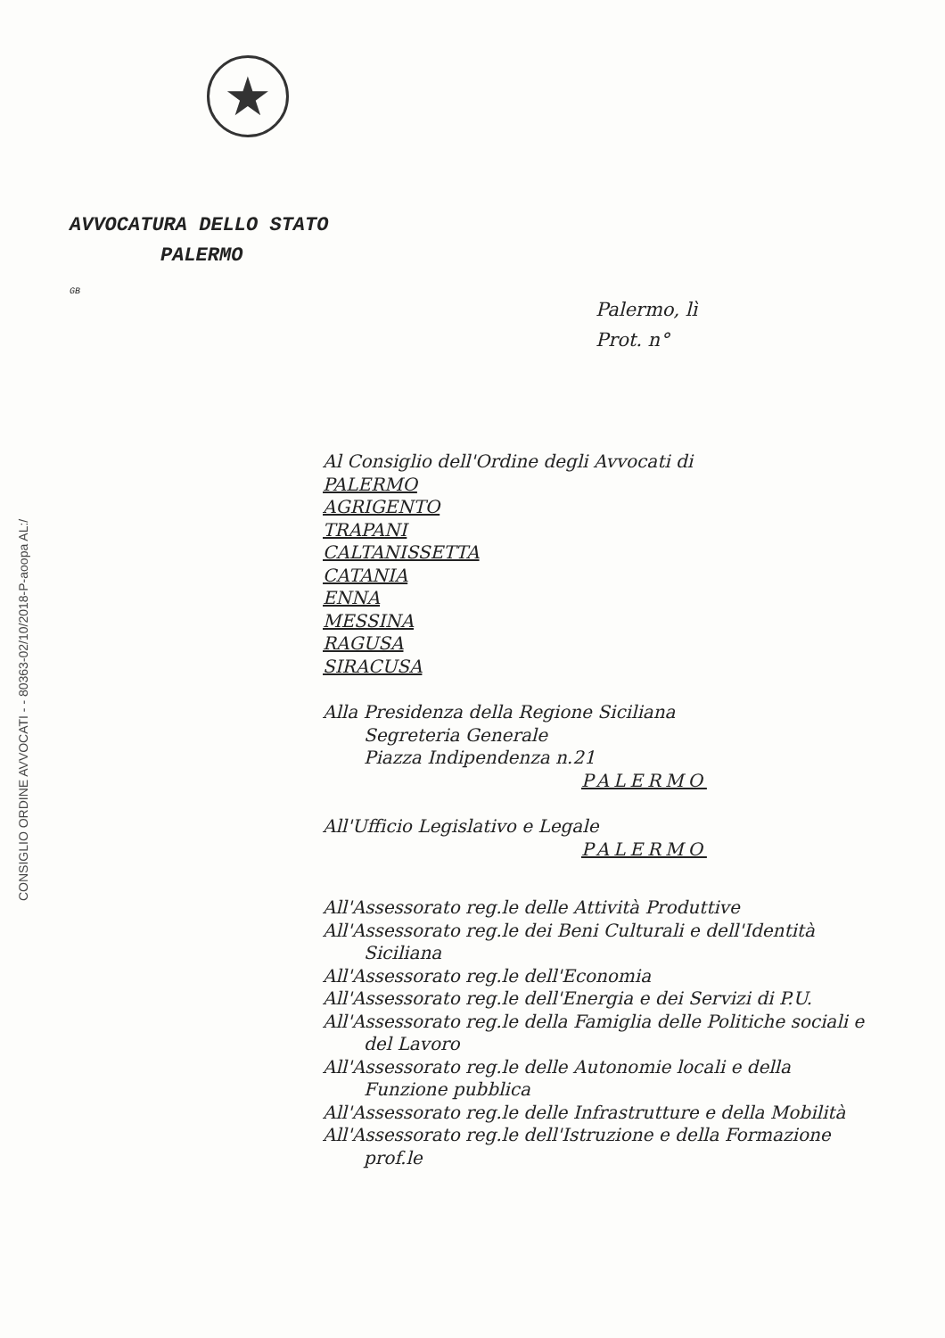★
CONSIGLIO ORDINE AVVOCATI - - 80363-02/10/2018-P-aoopa AL:/
AVVOCATURA DELLO STATO
PALERMO
GB
Palermo, lì
Prot. n°
Al Consiglio dell'Ordine degli Avvocati di
PALERMO
AGRIGENTO
TRAPANI
CALTANISSETTA
CATANIA
ENNA
MESSINA
RAGUSA
SIRACUSA
Alla Presidenza della Regione Siciliana
Segreteria Generale
Piazza Indipendenza n.21
PALERMO
All'Ufficio Legislativo e Legale
PALERMO
All'Assessorato reg.le delle Attività Produttive
All'Assessorato reg.le dei Beni Culturali e dell'Identità
Siciliana
All'Assessorato reg.le dell'Economia
All'Assessorato reg.le dell'Energia e dei Servizi di P.U.
All'Assessorato reg.le della Famiglia delle Politiche sociali e
del Lavoro
All'Assessorato reg.le delle Autonomie locali e della
Funzione pubblica
All'Assessorato reg.le delle Infrastrutture e della Mobilità
All'Assessorato reg.le dell'Istruzione e della Formazione
prof.le